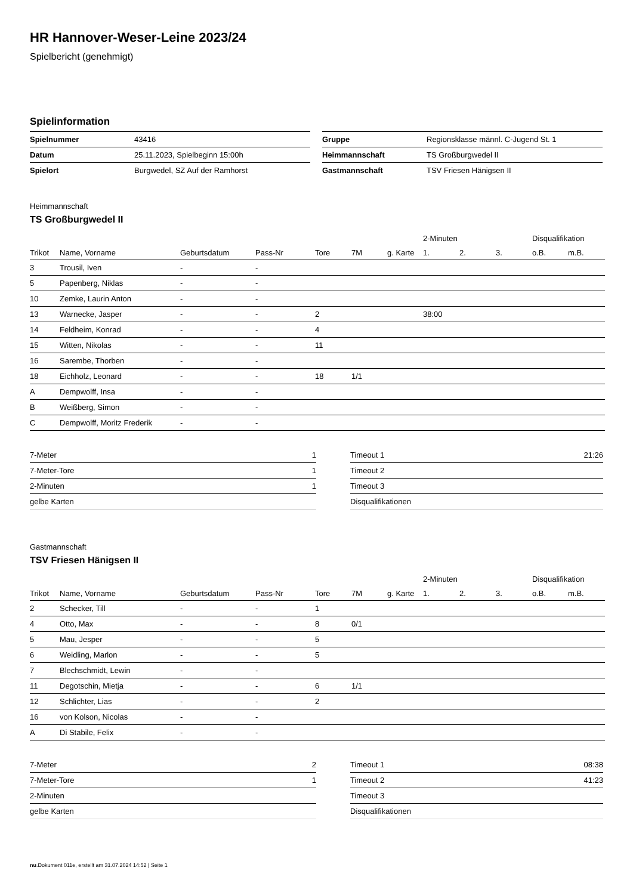HR Hannover-Weser-Leine 2023/24
Spielbericht (genehmigt)
Spielinformation
| Spielnummer | 43416 |
| Datum | 25.11.2023, Spielbeginn 15:00h |
| Spielort | Burgwedel, SZ Auf der Ramhorst |
| Gruppe | Regionsklasse männl. C-Jugend St. 1 |
| Heimmannschaft | TS Großburgwedel II |
| Gastmannschaft | TSV Friesen Hänigsen II |
Heimmannschaft
TS Großburgwedel II
| | | | | | | | 2-Minuten | | | Disqualifikation | |
| --- | --- | --- | --- | --- | --- | --- | --- | --- | --- | --- | --- |
| Trikot | Name, Vorname | Geburtsdatum | Pass-Nr | Tore | 7M | g. Karte | 1. | 2. | 3. | o.B. | m.B. |
| 3 | Trousil, Iven | - | - | | | | | | | | |
| 5 | Papenberg, Niklas | - | - | | | | | | | | |
| 10 | Zemke, Laurin Anton | - | - | | | | | | | | |
| 13 | Warnecke, Jasper | - | - | 2 | | | 38:00 | | | | |
| 14 | Feldheim, Konrad | - | - | 4 | | | | | | | |
| 15 | Witten, Nikolas | - | - | 11 | | | | | | | |
| 16 | Sarembe, Thorben | - | - | | | | | | | | |
| 18 | Eichholz, Leonard | - | - | 18 | 1/1 | | | | | | |
| A | Dempwolff, Insa | - | - | | | | | | | | |
| B | Weißberg, Simon | - | - | | | | | | | | |
| C | Dempwolff, Moritz Frederik | - | - | | | | | | | | |
| 7-Meter | 1 |
| 7-Meter-Tore | 1 |
| 2-Minuten | 1 |
| gelbe Karten | |
| Timeout 1 | 21:26 |
| Timeout 2 | |
| Timeout 3 | |
| Disqualifikationen | |
Gastmannschaft
TSV Friesen Hänigsen II
| | | | | | | | 2-Minuten | | | Disqualifikation | |
| --- | --- | --- | --- | --- | --- | --- | --- | --- | --- | --- | --- |
| Trikot | Name, Vorname | Geburtsdatum | Pass-Nr | Tore | 7M | g. Karte | 1. | 2. | 3. | o.B. | m.B. |
| 2 | Schecker, Till | - | - | 1 | | | | | | | |
| 4 | Otto, Max | - | - | 8 | 0/1 | | | | | | |
| 5 | Mau, Jesper | - | - | 5 | | | | | | | |
| 6 | Weidling, Marlon | - | - | 5 | | | | | | | |
| 7 | Blechschmidt, Lewin | - | - | | | | | | | | |
| 11 | Degotschin, Mietja | - | - | 6 | 1/1 | | | | | | |
| 12 | Schlichter, Lias | - | - | 2 | | | | | | | |
| 16 | von Kolson, Nicolas | - | - | | | | | | | | |
| A | Di Stabile, Felix | - | - | | | | | | | | |
| 7-Meter | 2 |
| 7-Meter-Tore | 1 |
| 2-Minuten | |
| gelbe Karten | |
| Timeout 1 | 08:38 |
| Timeout 2 | 41:23 |
| Timeout 3 | |
| Disqualifikationen | |
nu.Dokument 011e, erstellt am 31.07.2024 14:52 | Seite 1